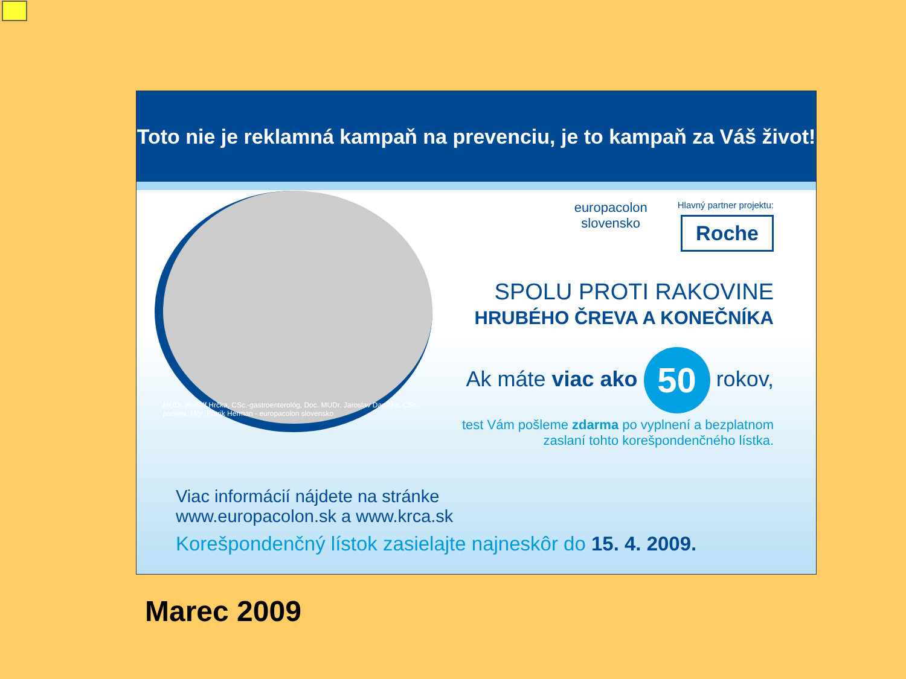Toto nie je reklamná kampaň na prevenciu, je to kampaň za Váš život!
MUDr. Rudolf Hrčka, CSc.-gastroenterológ, Doc. MUDr. Jaroslav Daniška, CSc.-pacient, Mgr. Patrik Herman - europacolon slovensko
europacolon
slovensko
Hlavný partner projektu:
Roche
SPOLU PROTI RAKOVINE
HRUBÉHO ČREVA A KONEČNÍKA
Ak máte viac ako 50 rokov,
test Vám pošleme zdarma po vyplnení a bezplatnom
zaslaní tohto korešpondenčného lístka.
Viac informácií nájdete na stránke
www.europacolon.sk a www.krca.sk
Korešpondenčný lístok zasielajte najneskôr do 15. 4. 2009.
Marec 2009